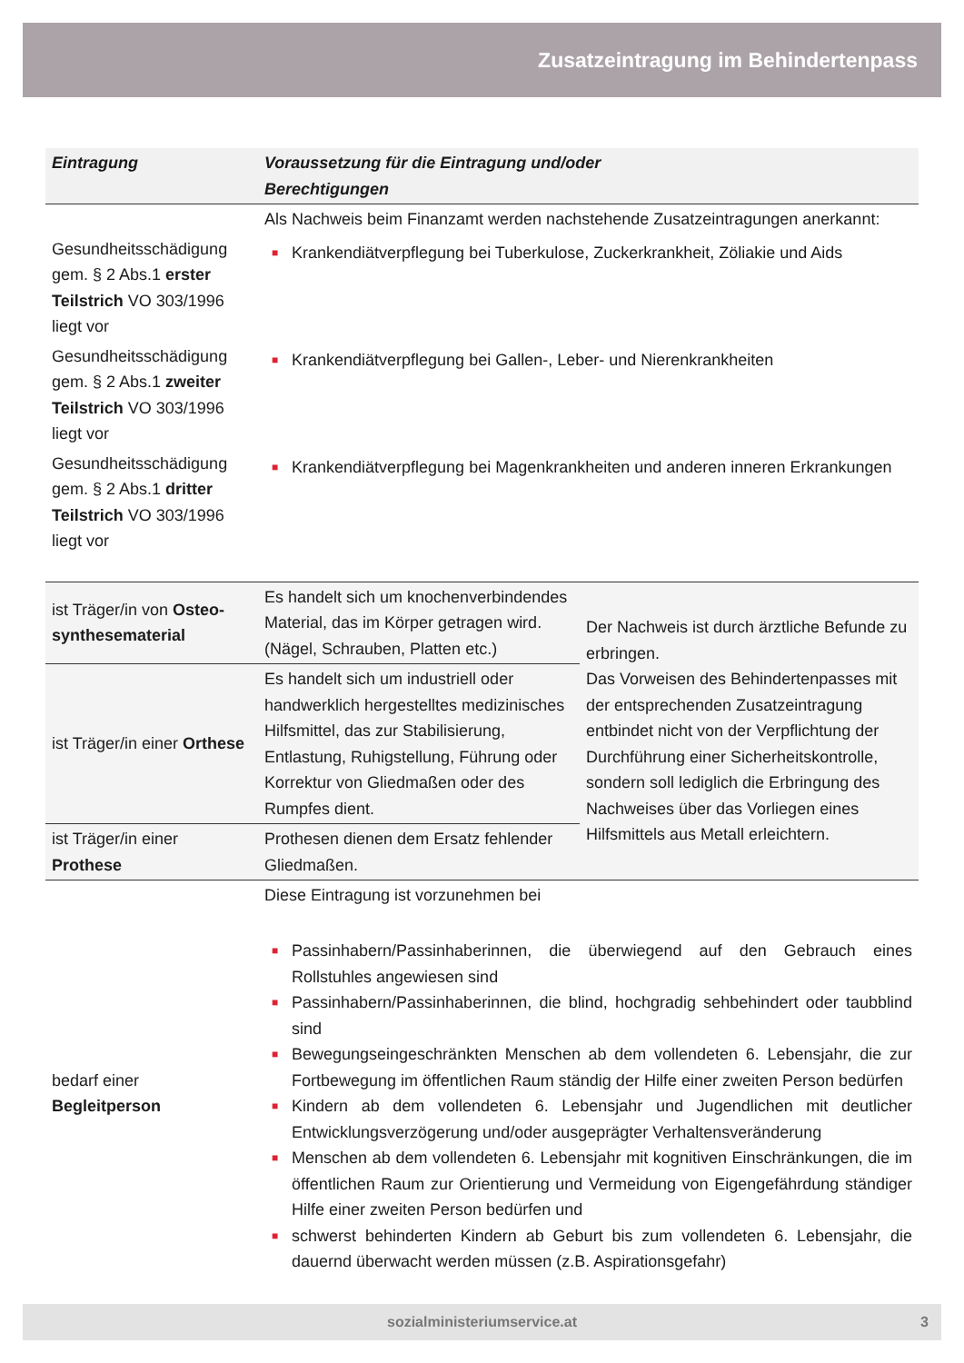Zusatzeintragung im Behindertenpass
| Eintragung | Voraussetzung für die Eintragung und/oder Berechtigungen | |
| --- | --- | --- |
| | Als Nachweis beim Finanzamt werden nachstehende Zusatzeintragungen anerkannt: | |
| Gesundheitsschädigung gem. § 2 Abs.1 erster Teilstrich VO 303/1996 liegt vor | ■ Krankendiätverpflegung bei Tuberkulose, Zuckerkrankheit, Zöliakie und Aids | |
| Gesundheitsschädigung gem. § 2 Abs.1 zweiter Teilstrich VO 303/1996 liegt vor | ■ Krankendiätverpflegung bei Gallen-, Leber- und Nierenkrankheiten | |
| Gesundheitsschädigung gem. § 2 Abs.1 dritter Teilstrich VO 303/1996 liegt vor | ■ Krankendiätverpflegung bei Magenkrankheiten und anderen inneren Erkrankungen | |
| ist Träger/in von Osteo­synthesematerial | Es handelt sich um knochenverbindendes Material, das im Körper getragen wird. (Nägel, Schrauben, Platten etc.) | Der Nachweis ist durch ärztliche Befunde zu erbringen. Das Vorweisen des Behindertenpasses mit der entsprechenden Zusatzeintragung entbindet nicht von der Verpflichtung der Durchführung einer Sicherheitskontrolle, sondern soll lediglich die Erbringung des Nachweises über das Vorliegen eines Hilfsmittels aus Metall erleichtern. |
| ist Träger/in einer Orthese | Es handelt sich um industriell oder handwerklich hergestelltes medizinisches Hilfsmittel, das zur Stabilisierung, Entlastung, Ruhigstellung, Führung oder Korrektur von Gliedmaßen oder des Rumpfes dient. | |
| ist Träger/in einer Prothese | Prothesen dienen dem Ersatz fehlender Gliedmaßen. | |
| bedarf einer Begleitperson | Diese Eintragung ist vorzunehmen bei ■ Passinhabern/Passinhaberinnen, die überwiegend auf den Gebrauch eines Rollstuhles angewiesen sind ■ Passinhabern/Passinhaberinnen, die blind, hochgradig sehbehindert oder taubblind sind ■ Bewegungseingeschränkten Menschen ab dem vollendeten 6. Lebensjahr, die zur Fortbewegung im öffentlichen Raum ständig der Hilfe einer zweiten Person bedürfen ■ Kindern ab dem vollendeten 6. Lebensjahr und Jugendlichen mit deutlicher Entwicklungsverzögerung und/oder ausgeprägter Verhaltensveränderung ■ Menschen ab dem vollendeten 6. Lebensjahr mit kognitiven Einschränkungen, die im öffentlichen Raum zur Orientierung und Vermeidung von Eigengefährdung ständiger Hilfe einer zweiten Person bedürfen und ■ schwerst behinderten Kindern ab Geburt bis zum vollendeten 6. Lebensjahr, die dauernd überwacht werden müssen (z.B. Aspirationsgefahr) | |
sozialministeriumservice.at 3